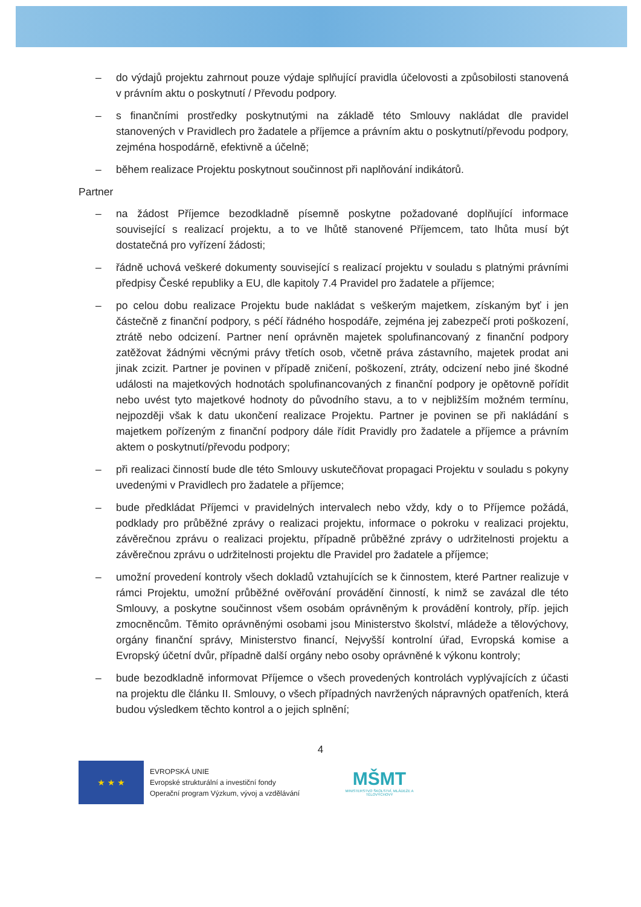– do výdajů projektu zahrnout pouze výdaje splňující pravidla účelovosti a způsobilosti stanovená v právním aktu o poskytnutí / Převodu podpory.
– s finančními prostředky poskytnutými na základě této Smlouvy nakládat dle pravidel stanovených v Pravidlech pro žadatele a příjemce a právním aktu o poskytnutí/převodu podpory, zejména hospodárně, efektivně a účelně;
– během realizace Projektu poskytnout součinnost při naplňování indikátorů.
Partner
– na žádost Příjemce bezodkladně písemně poskytne požadované doplňující informace související s realizací projektu, a to ve lhůtě stanovené Příjemcem, tato lhůta musí být dostatečná pro vyřízení žádosti;
– řádně uchová veškeré dokumenty související s realizací projektu v souladu s platnými právními předpisy České republiky a EU, dle kapitoly 7.4 Pravidel pro žadatele a příjemce;
– po celou dobu realizace Projektu bude nakládat s veškerým majetkem, získaným byť i jen částečně z finanční podpory, s péčí řádného hospodáře, zejména jej zabezpečí proti poškození, ztrátě nebo odcizení. Partner není oprávněn majetek spolufinancovaný z finanční podpory zatěžovat žádnými věcnými právy třetích osob, včetně práva zástavního, majetek prodat ani jinak zcizit. Partner je povinen v případě zničení, poškození, ztráty, odcizení nebo jiné škodné události na majetkových hodnotách spolufinancovaných z finanční podpory je opětovně pořídit nebo uvést tyto majetkové hodnoty do původního stavu, a to v nejbližším možném termínu, nejpozději však k datu ukončení realizace Projektu. Partner je povinen se při nakládání s majetkem pořízeným z finanční podpory dále řídit Pravidly pro žadatele a příjemce a právním aktem o poskytnutí/převodu podpory;
– při realizaci činností bude dle této Smlouvy uskutečňovat propagaci Projektu v souladu s pokyny uvedenými v Pravidlech pro žadatele a příjemce;
– bude předkládat Příjemci v pravidelných intervalech nebo vždy, kdy o to Příjemce požádá, podklady pro průběžné zprávy o realizaci projektu, informace o pokroku v realizaci projektu, závěrečnou zprávu o realizaci projektu, případně průběžné zprávy o udržitelnosti projektu a závěrečnou zprávu o udržitelnosti projektu dle Pravidel pro žadatele a příjemce;
– umožní provedení kontroly všech dokladů vztahujících se k činnostem, které Partner realizuje v rámci Projektu, umožní průběžné ověřování provádění činností, k nimž se zavázal dle této Smlouvy, a poskytne součinnost všem osobám oprávněným k provádění kontroly, příp. jejich zmocněncům. Těmito oprávněnými osobami jsou Ministerstvo školství, mládeže a tělovýchovy, orgány finanční správy, Ministerstvo financí, Nejvyšší kontrolní úřad, Evropská komise a Evropský účetní dvůr, případně další orgány nebo osoby oprávněné k výkonu kontroly;
– bude bezodkladně informovat Příjemce o všech provedených kontrolách vyplývajících z účasti na projektu dle článku II. Smlouvy, o všech případných navržených nápravných opatřeních, která budou výsledkem těchto kontrol a o jejich splnění;
4
★ ★ ★
EVROPSKÁ UNIE
Evropské strukturální a investiční fondy
Operační program Výzkum, vývoj a vzdělávání
MŠMT
MINISTERSTVO ŠKOLSTVÍ, MLÁDEŽE A TĚLOVÝCHOVY